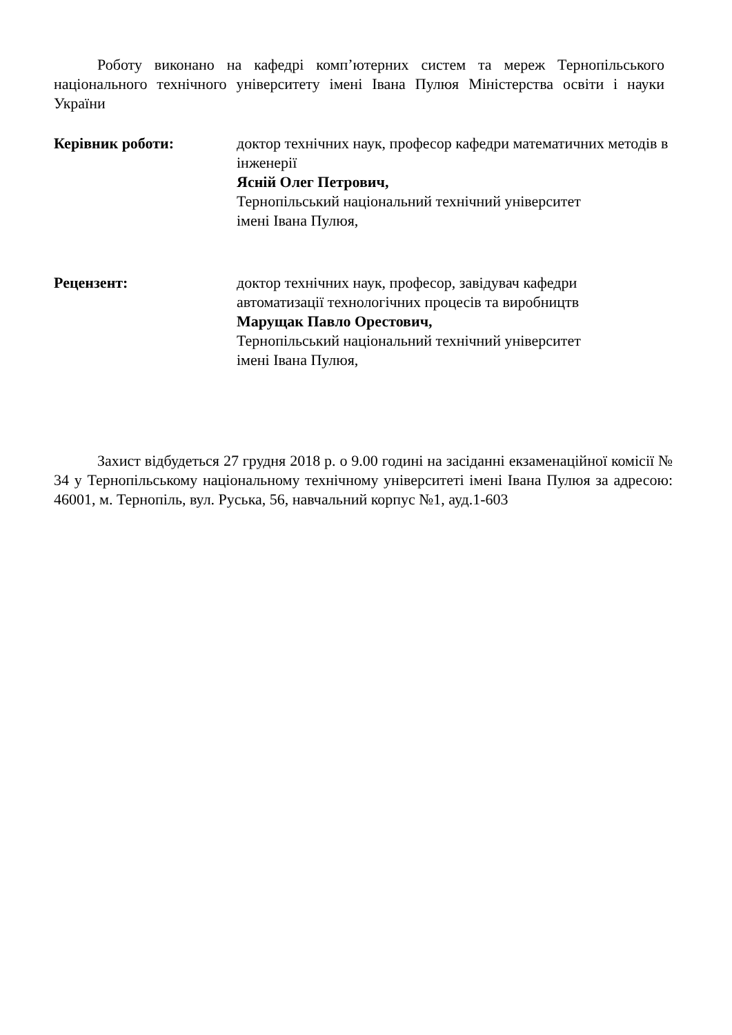Роботу виконано на кафедрі комп’ютерних систем та мереж Тернопільського національного технічного університету імені Івана Пулюя Міністерства освіти і науки України
Керівник роботи: доктор технічних наук, професор кафедри математичних методів в інженерії
Ясній Олег Петрович,
Тернопільський національний технічний університет
імені Івана Пулюя,
Рецензент: доктор технічних наук, професор, завідувач кафедри
автоматизації технологічних процесів та виробництв
Марущак Павло Орестович,
Тернопільський національний технічний університет
імені Івана Пулюя,
Захист відбудеться 27 грудня 2018 р. о 9.00 годині на засіданні екзаменаційної комісії № 34 у Тернопільському національному технічному університеті імені Івана Пулюя за адресою: 46001, м. Тернопіль, вул. Руська, 56, навчальний корпус №1, ауд.1-603